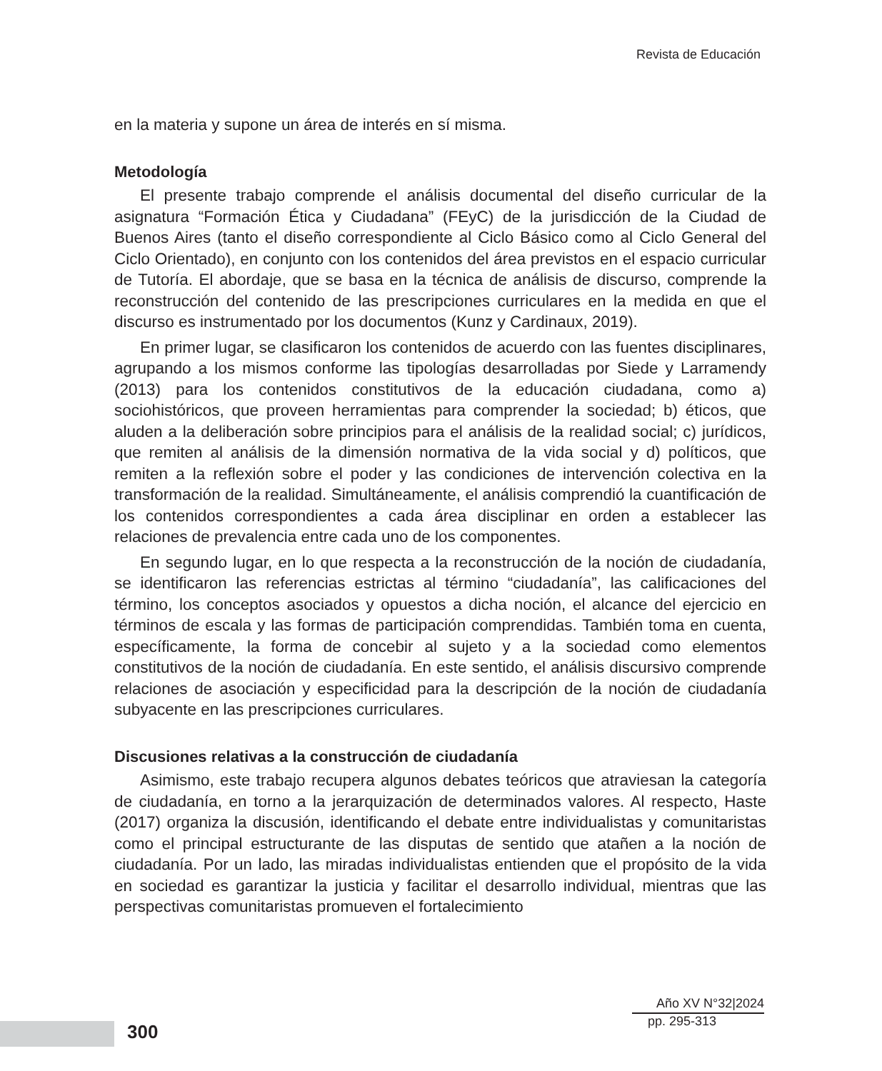Revista de Educación
en la materia y supone un área de interés en sí misma.
Metodología
El presente trabajo comprende el análisis documental del diseño curricular de la asignatura “Formación Ética y Ciudadana” (FEyC) de la jurisdicción de la Ciudad de Buenos Aires (tanto el diseño correspondiente al Ciclo Básico como al Ciclo General del Ciclo Orientado), en conjunto con los contenidos del área previstos en el espacio curricular de Tutoría. El abordaje, que se basa en la técnica de análisis de discurso, comprende la reconstrucción del contenido de las prescripciones curriculares en la medida en que el discurso es instrumentado por los documentos (Kunz y Cardinaux, 2019).
En primer lugar, se clasificaron los contenidos de acuerdo con las fuentes disciplinares, agrupando a los mismos conforme las tipologías desarrolladas por Siede y Larramendy (2013) para los contenidos constitutivos de la educación ciudadana, como a) sociohistóricos, que proveen herramientas para comprender la sociedad; b) éticos, que aluden a la deliberación sobre principios para el análisis de la realidad social; c) jurídicos, que remiten al análisis de la dimensión normativa de la vida social y d) políticos, que remiten a la reflexión sobre el poder y las condiciones de intervención colectiva en la transformación de la realidad. Simultáneamente, el análisis comprendió la cuantificación de los contenidos correspondientes a cada área disciplinar en orden a establecer las relaciones de prevalencia entre cada uno de los componentes.
En segundo lugar, en lo que respecta a la reconstrucción de la noción de ciudadanía, se identificaron las referencias estrictas al término “ciudadanía”, las calificaciones del término, los conceptos asociados y opuestos a dicha noción, el alcance del ejercicio en términos de escala y las formas de participación comprendidas. También toma en cuenta, específicamente, la forma de concebir al sujeto y a la sociedad como elementos constitutivos de la noción de ciudadanía. En este sentido, el análisis discursivo comprende relaciones de asociación y especificidad para la descripción de la noción de ciudadanía subyacente en las prescripciones curriculares.
Discusiones relativas a la construcción de ciudadanía
Asimismo, este trabajo recupera algunos debates teóricos que atraviesan la categoría de ciudadanía, en torno a la jerarquización de determinados valores. Al respecto, Haste (2017) organiza la discusión, identificando el debate entre individualistas y comunitaristas como el principal estructurante de las disputas de sentido que atañen a la noción de ciudadanía. Por un lado, las miradas individualistas entienden que el propósito de la vida en sociedad es garantizar la justicia y facilitar el desarrollo individual, mientras que las perspectivas comunitaristas promueven el fortalecimiento
300
Año XV N°32|2024
pp. 295-313